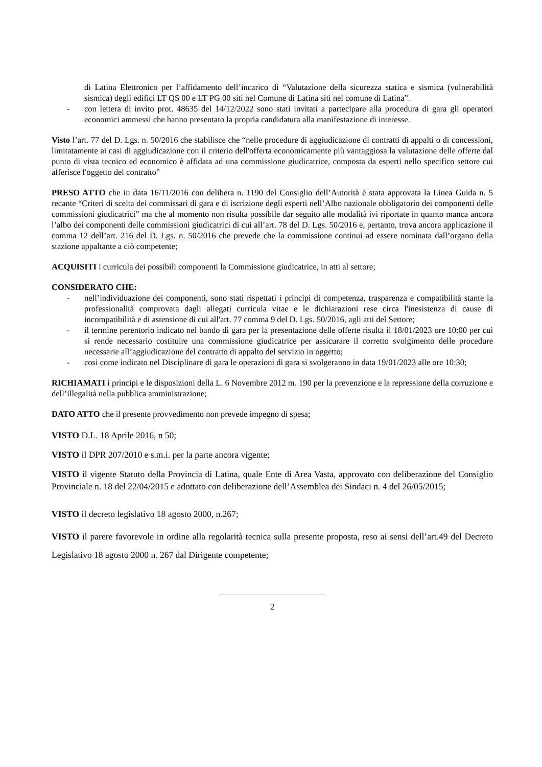di Latina Elettronico per l’affidamento dell’incarico di “Valutazione della sicurezza statica e sismica (vulnerabilità sismica) degli edifici LT QS 00 e LT PG 00 siti nel Comune di Latina siti nel comune di Latina”.
- con lettera di invito prot. 48635 del 14/12/2022 sono stati invitati a partecipare alla procedura di gara gli operatori economici ammessi che hanno presentato la propria candidatura alla manifestazione di interesse.
Visto l’art. 77 del D. Lgs. n. 50/2016 che stabilisce che “nelle procedure di aggiudicazione di contratti di appalti o di concessioni, limitatamente ai casi di aggiudicazione con il criterio dell'offerta economicamente più vantaggiosa la valutazione delle offerte dal punto di vista tecnico ed economico è affidata ad una commissione giudicatrice, composta da esperti nello specifico settore cui afferisce l'oggetto del contratto”
PRESO ATTO che in data 16/11/2016 con delibera n. 1190 del Consiglio dell’Autorità è stata approvata la Linea Guida n. 5 recante “Criteri di scelta dei commissari di gara e di iscrizione degli esperti nell’Albo nazionale obbligatorio dei componenti delle commissioni giudicatrici” ma che al momento non risulta possibile dar seguito alle modalità ivi riportate in quanto manca ancora l’albo dei componenti delle commissioni giudicatrici di cui all’art. 78 del D. Lgs. 50/2016 e, pertanto, trova ancora applicazione il comma 12 dell’art. 216 del D. Lgs. n. 50/2016 che prevede che la commissione continui ad essere nominata dall’organo della stazione appaltante a ciò competente;
ACQUISITI i curricula dei possibili componenti la Commissione giudicatrice, in atti al settore;
CONSIDERATO CHE:
- nell’individuazione dei componenti, sono stati rispettati i principi di competenza, trasparenza e compatibilità stante la professionalità comprovata dagli allegati curricula vitae e le dichiarazioni rese circa l'inesistenza di cause di incompatibilità e di astensione di cui all'art. 77 comma 9 del D. Lgs. 50/2016, agli atti del Settore;
- il termine perentorio indicato nel bando di gara per la presentazione delle offerte risulta il 18/01/2023 ore 10:00 per cui si rende necessario costituire una commissione giudicatrice per assicurare il corretto svolgimento delle procedure necessarie all’aggiudicazione del contratto di appalto del servizio in oggetto;
- cosi come indicato nel Disciplinare di gara le operazioni di gara si svolgeranno in data 19/01/2023 alle ore 10:30;
RICHIAMATI i principi e le disposizioni della L. 6 Novembre 2012 m. 190 per la prevenzione e la repressione della corruzione e dell’illegalità nella pubblica amministrazione;
DATO ATTO che il presente provvedimento non prevede impegno di spesa;
VISTO D.L. 18 Aprile 2016, n 50;
VISTO il DPR 207/2010 e s.m.i. per la parte ancora vigente;
VISTO il vigente Statuto della Provincia di Latina, quale Ente di Area Vasta, approvato con deliberazione del Consiglio Provinciale n. 18 del 22/04/2015 e adottato con deliberazione dell’Assemblea dei Sindaci n. 4 del 26/05/2015;
VISTO il decreto legislativo 18 agosto 2000, n.267;
VISTO il parere favorevole in ordine alla regolarità tecnica sulla presente proposta, reso ai sensi dell’art.49 del Decreto Legislativo 18 agosto 2000 n. 267 dal Dirigente competente;
2